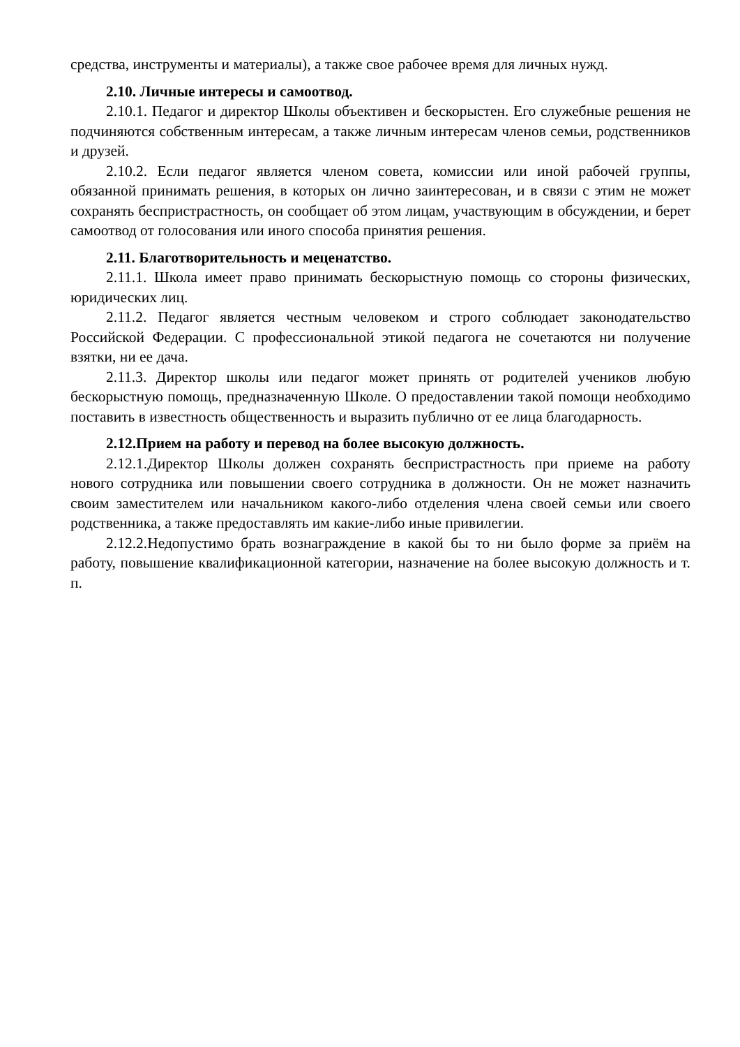средства, инструменты и материалы), а также свое рабочее время для личных нужд.
2.10. Личные интересы и самоотвод.
2.10.1. Педагог и директор Школы объективен и бескорыстен. Его служебные решения не подчиняются собственным интересам, а также личным интересам членов семьи, родственников и друзей.
2.10.2. Если педагог является членом совета, комиссии или иной рабочей группы, обязанной принимать решения, в которых он лично заинтересован, и в связи с этим не может сохранять беспристрастность, он сообщает об этом лицам, участвующим в обсуждении, и берет самоотвод от голосования или иного способа принятия решения.
2.11. Благотворительность и меценатство.
2.11.1. Школа имеет право принимать бескорыстную помощь со стороны физических, юридических лиц.
2.11.2. Педагог является честным человеком и строго соблюдает законодательство Российской Федерации. С профессиональной этикой педагога не сочетаются ни получение взятки, ни ее дача.
2.11.3. Директор школы или педагог может принять от родителей учеников любую бескорыстную помощь, предназначенную Школе. О предоставлении такой помощи необходимо поставить в известность общественность и выразить публично от ее лица благодарность.
2.12.Прием на работу и перевод на более высокую должность.
2.12.1.Директор Школы должен сохранять беспристрастность при приеме на работу нового сотрудника или повышении своего сотрудника в должности. Он не может назначить своим заместителем или начальником какого-либо отделения члена своей семьи или своего родственника, а также предоставлять им какие-либо иные привилегии.
2.12.2.Недопустимо брать вознаграждение в какой бы то ни было форме за приём на работу, повышение квалификационной категории, назначение на более высокую должность и т. п.